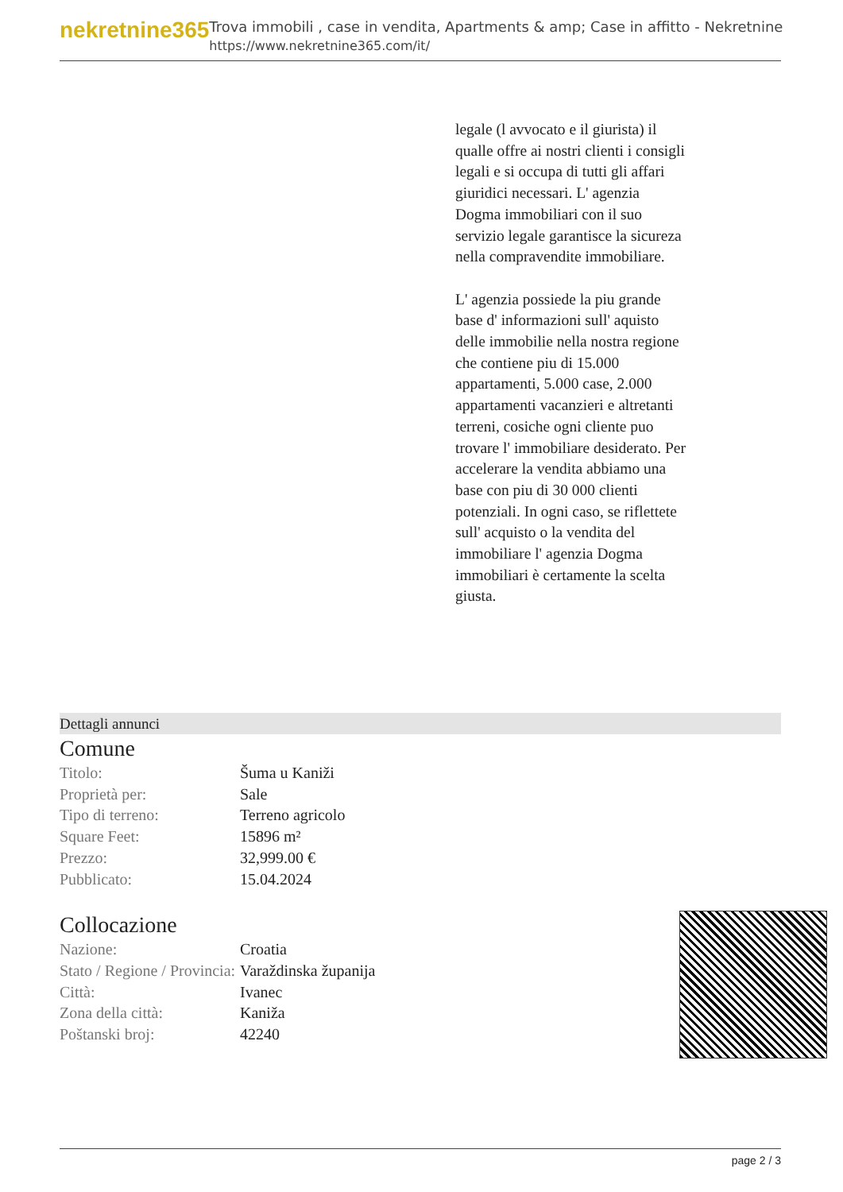nekretnine365
Trova immobili , case in vendita, Apartments & amp; Case in affitto - Nekretnine
https://www.nekretnine365.com/it/
legale (l avvocato e il giurista) il qualle offre ai nostri clienti i consigli legali e si occupa di tutti gli affari giuridici necessari. L' agenzia Dogma immobiliari con il suo servizio legale garantisce la sicureza nella compravendite immobiliare.
L' agenzia possiede la piu grande base d' informazioni sull' aquisto delle immobilie nella nostra regione che contiene piu di 15.000 appartamenti, 5.000 case, 2.000 appartamenti vacanzieri e altretanti terreni, cosiche ogni cliente puo trovare l' immobiliare desiderato. Per accelerare la vendita abbiamo una base con piu di 30 000 clienti potenziali. In ogni caso, se riflettete sull' acquisto o la vendita del immobiliare l' agenzia Dogma immobiliari è certamente la scelta giusta.
Dettagli annunci
Comune
| Titolo: | Šuma u Kaniži |
| Proprietà per: | Sale |
| Tipo di terreno: | Terreno agricolo |
| Square Feet: | 15896 m² |
| Prezzo: | 32,999.00 € |
| Pubblicato: | 15.04.2024 |
Collocazione
| Nazione: | Croatia |
| Stato / Regione / Provincia: | Varaždinska županija |
| Città: | Ivanec |
| Zona della città: | Kaniža |
| Poštanski broj: | 42240 |
page 2 / 3